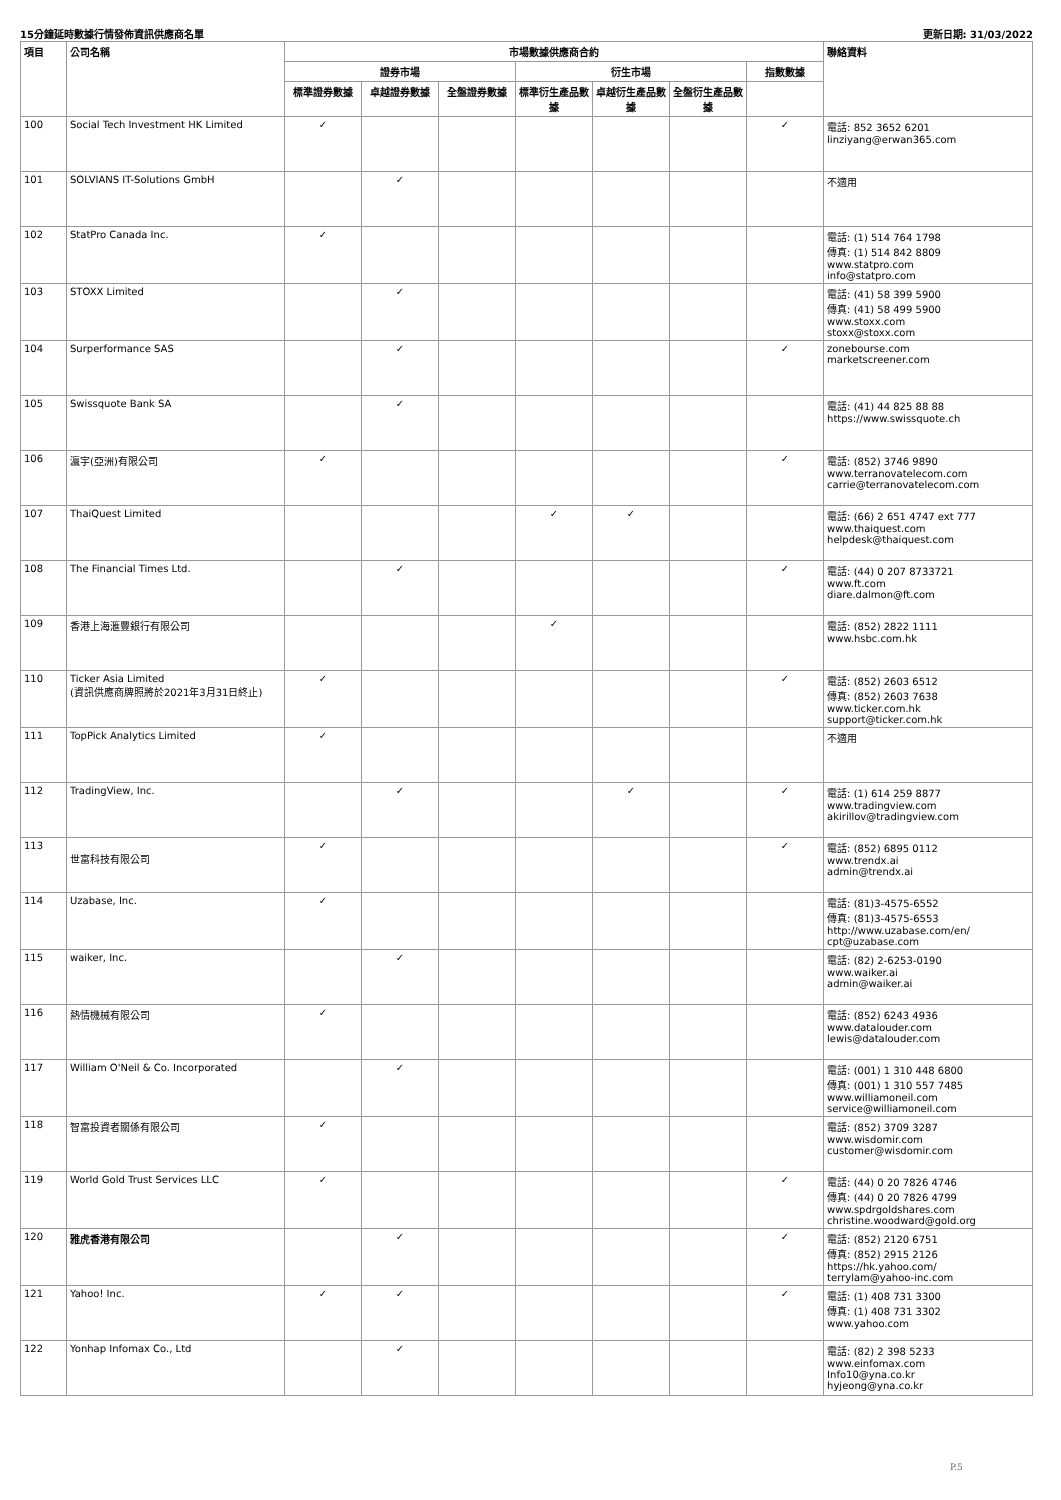15分鐘延時數據行情發佈資訊供應商名單 更新日期: 31/03/2022
| 項目 | 公司名稱 | 市場數據供應商合約 | | | | | | | 聯絡資料 |
| --- | --- | --- | --- | --- | --- | --- | --- | --- | --- |
| | | 證券市場 | | | 衍生市場 | | | 指數數據 | |
| | | 標準證券數據 | 卓越證券數據 | 全盤證券數據 | 標準衍生產品數據 | 卓越衍生產品數據 | 全盤衍生產品數據 | | |
| 100 | Social Tech Investment HK Limited | ✓ | | | | | | ✓ | 電話: 852 3652 6201 linziyang@erwan365.com |
| 101 | SOLVIANS IT-Solutions GmbH | | ✓ | | | | | | 不適用 |
| 102 | StatPro Canada Inc. | ✓ | | | | | | | 電話: (1) 514 764 1798 傳真: (1) 514 842 8809 www.statpro.com info@statpro.com |
| 103 | STOXX Limited | | ✓ | | | | | | 電話: (41) 58 399 5900 傳真: (41) 58 499 5900 www.stoxx.com stoxx@stoxx.com |
| 104 | Surperformance SAS | | ✓ | | | | | ✓ | zonebourse.com marketscreener.com |
| 105 | Swissquote Bank SA | | ✓ | | | | | | 電話: (41) 44 825 88 88 https://www.swissquote.ch |
| 106 | 瀛宇(亞洲)有限公司 | ✓ | | | | | | ✓ | 電話: (852) 3746 9890 www.terranovatelecom.com carrie@terranovatelecom.com |
| 107 | ThaiQuest Limited | | | | ✓ | ✓ | | | 電話: (66) 2 651 4747 ext 777 www.thaiquest.com helpdesk@thaiquest.com |
| 108 | The Financial Times Ltd. | | ✓ | | | | | ✓ | 電話: (44) 0 207 8733721 www.ft.com diare.dalmon@ft.com |
| 109 | 香港上海滙豐銀行有限公司 | | | | ✓ | | | | 電話: (852) 2822 1111 www.hsbc.com.hk |
| 110 | Ticker Asia Limited (資訊供應商牌照將於2021年3月31日終止) | ✓ | | | | | | ✓ | 電話: (852) 2603 6512 傳真: (852) 2603 7638 www.ticker.com.hk support@ticker.com.hk |
| 111 | TopPick Analytics Limited | ✓ | | | | | | | 不適用 |
| 112 | TradingView, Inc. | | ✓ | | | ✓ | | ✓ | 電話: (1) 614 259 8877 www.tradingview.com akirillov@tradingview.com |
| 113 | 世富科技有限公司 | ✓ | | | | | | ✓ | 電話: (852) 6895 0112 www.trendx.ai admin@trendx.ai |
| 114 | Uzabase, Inc. | ✓ | | | | | | | 電話: (81)3-4575-6552 傳真: (81)3-4575-6553 http://www.uzabase.com/en/ cpt@uzabase.com |
| 115 | waiker, Inc. | | ✓ | | | | | | 電話: (82) 2-6253-0190 www.waiker.ai admin@waiker.ai |
| 116 | 熱情機械有限公司 | ✓ | | | | | | | 電話: (852) 6243 4936 www.datalouder.com lewis@datalouder.com |
| 117 | William O'Neil & Co. Incorporated | | ✓ | | | | | | 電話: (001) 1 310 448 6800 傳真: (001) 1 310 557 7485 www.williamoneil.com service@williamoneil.com |
| 118 | 智富投資者關係有限公司 | ✓ | | | | | | | 電話: (852) 3709 3287 www.wisdomir.com customer@wisdomir.com |
| 119 | World Gold Trust Services LLC | ✓ | | | | | | ✓ | 電話: (44) 0 20 7826 4746 傳真: (44) 0 20 7826 4799 www.spdrgoldshares.com christine.woodward@gold.org |
| 120 | 雅虎香港有限公司 | | ✓ | | | | | ✓ | 電話: (852) 2120 6751 傳真: (852) 2915 2126 https://hk.yahoo.com/ terrylam@yahoo-inc.com |
| 121 | Yahoo! Inc. | ✓ | ✓ | | | | | ✓ | 電話: (1) 408 731 3300 傳真: (1) 408 731 3302 www.yahoo.com |
| 122 | Yonhap Infomax Co., Ltd | | ✓ | | | | | | 電話: (82) 2 398 5233 www.einfomax.com Info10@yna.co.kr hyjeong@yna.co.kr |
P.5